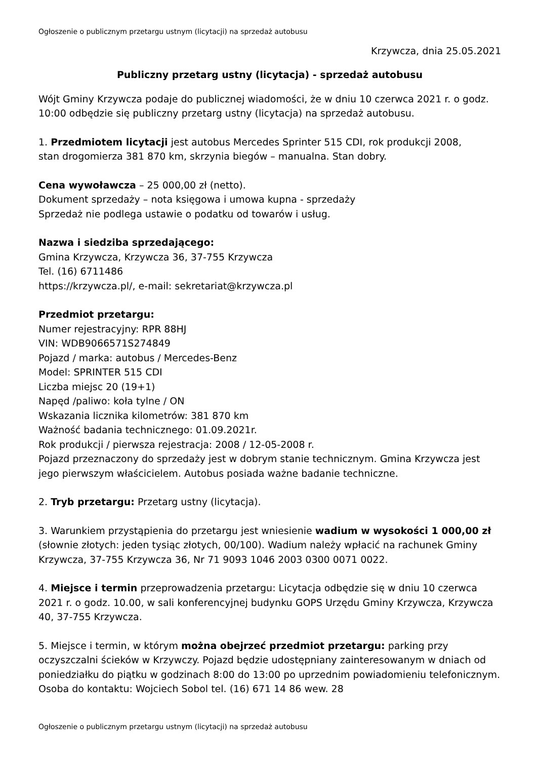Ogłoszenie o publicznym przetargu ustnym (licytacji) na sprzedaż autobusu
Krzywcza, dnia 25.05.2021
Publiczny przetarg ustny (licytacja) - sprzedaż autobusu
Wójt Gminy Krzywcza podaje do publicznej wiadomości, że w dniu 10 czerwca 2021 r. o godz. 10:00 odbędzie się publiczny przetarg ustny (licytacja) na sprzedaż autobusu.
1. Przedmiotem licytacji jest autobus Mercedes Sprinter 515 CDI, rok produkcji 2008,
stan drogomierza 381 870 km, skrzynia biegów – manualna. Stan dobry.
Cena wywoławcza – 25 000,00 zł (netto).
Dokument sprzedaży – nota księgowa i umowa kupna - sprzedaży
Sprzedaż nie podlega ustawie o podatku od towarów i usług.
Nazwa i siedziba sprzedającego:
Gmina Krzywcza, Krzywcza 36, 37-755 Krzywcza
Tel. (16) 6711486
https://krzywcza.pl/, e-mail: sekretariat@krzywcza.pl
Przedmiot przetargu:
Numer rejestracyjny: RPR 88HJ
VIN: WDB9066571S274849
Pojazd / marka: autobus / Mercedes-Benz
Model: SPRINTER 515 CDI
Liczba miejsc 20 (19+1)
Napęd /paliwo: koła tylne / ON
Wskazania licznika kilometrów: 381 870 km
Ważność badania technicznego: 01.09.2021r.
Rok produkcji / pierwsza rejestracja: 2008 / 12-05-2008 r.
Pojazd przeznaczony do sprzedaży jest w dobrym stanie technicznym. Gmina Krzywcza jest jego pierwszym właścicielem. Autobus posiada ważne badanie techniczne.
2. Tryb przetargu: Przetarg ustny (licytacja).
3. Warunkiem przystąpienia do przetargu jest wniesienie wadium w wysokości 1 000,00 zł (słownie złotych: jeden tysiąc złotych, 00/100). Wadium należy wpłacić na rachunek Gminy Krzywcza, 37-755 Krzywcza 36, Nr 71 9093 1046 2003 0300 0071 0022.
4. Miejsce i termin przeprowadzenia przetargu: Licytacja odbędzie się w dniu 10 czerwca 2021 r. o godz. 10.00, w sali konferencyjnej budynku GOPS Urzędu Gminy Krzywcza, Krzywcza 40, 37-755 Krzywcza.
5. Miejsce i termin, w którym można obejrzeć przedmiot przetargu: parking przy oczyszczalni ścieków w Krzywczy. Pojazd będzie udostępniany zainteresowanym w dniach od poniedziałku do piątku w godzinach 8:00 do 13:00 po uprzednim powiadomieniu telefonicznym. Osoba do kontaktu: Wojciech Sobol tel. (16) 671 14 86 wew. 28
Ogłoszenie o publicznym przetargu ustnym (licytacji) na sprzedaż autobusu